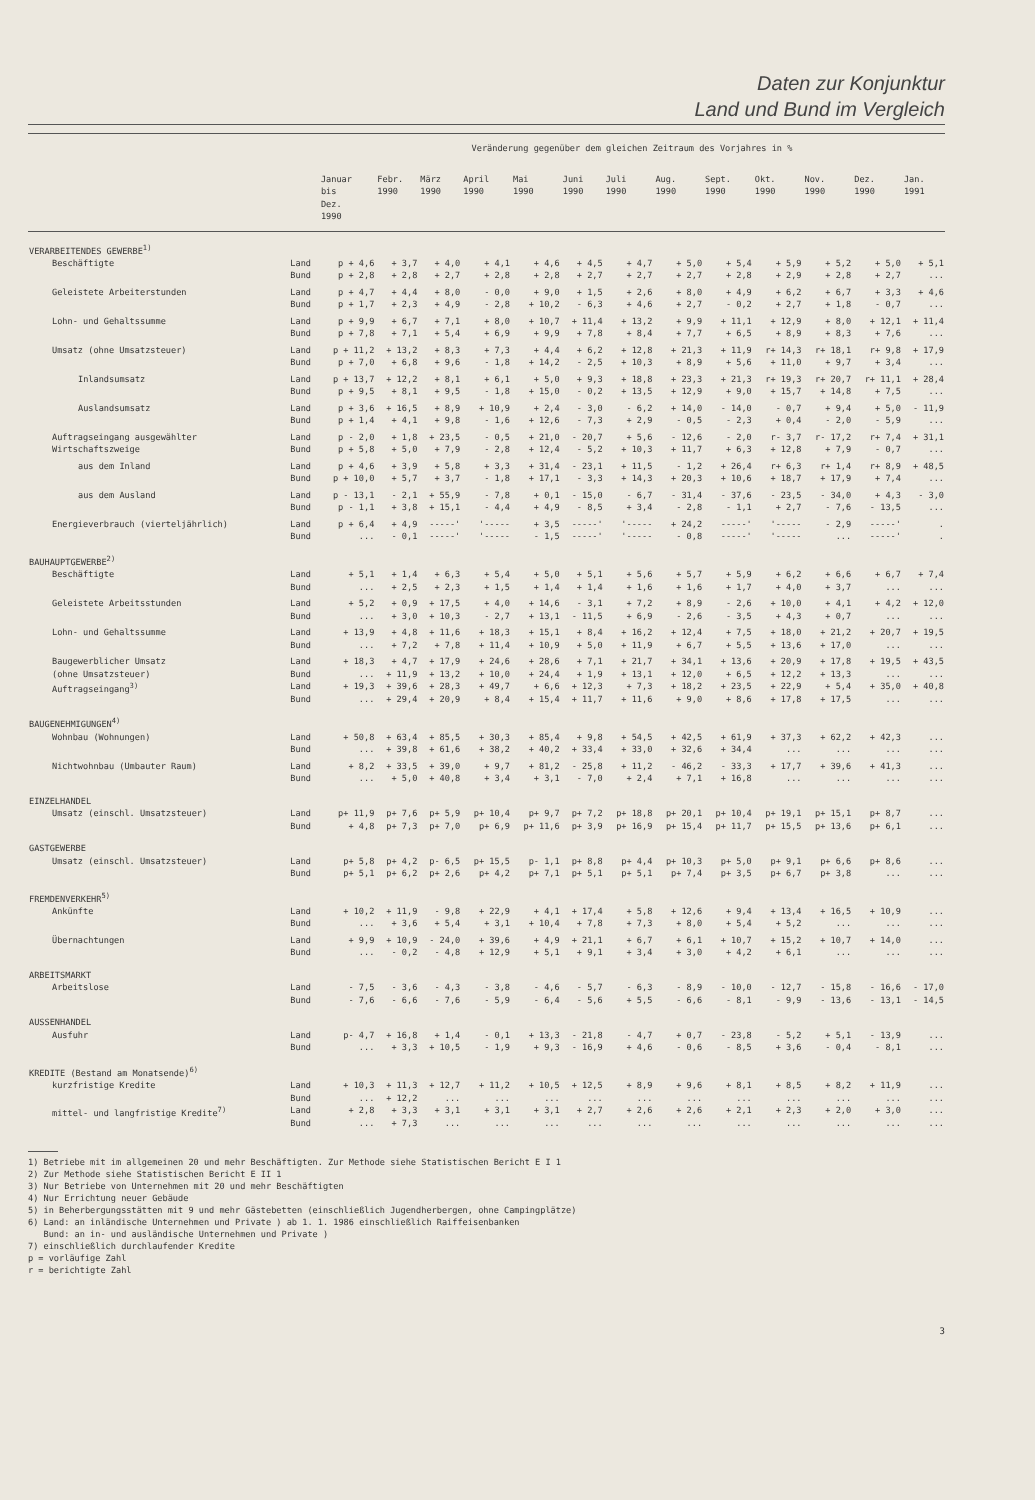Daten zur Konjunktur
Land und Bund im Vergleich
| | | Veränderung gegenüber dem gleichen Zeitraum des Vorjahres in % | | | | | | | | | | | | |
| --- | --- | --- | --- | --- | --- | --- | --- | --- | --- | --- | --- | --- | --- | --- |
| | | Januar bis Dez. 1990 | Febr. 1990 | März 1990 | April 1990 | Mai 1990 | Juni 1990 | Juli 1990 | Aug. 1990 | Sept. 1990 | Okt. 1990 | Nov. 1990 | Dez. 1990 | Jan. 1991 |
| VERARBEITENDES GEWERBE<sup>1)</sup> | | | | | | | | | | | | | | |
| Beschäftigte | Land | p + 4,6 | + 3,7 | + 4,0 | + 4,1 | + 4,6 | + 4,5 | + 4,7 | + 5,0 | + 5,4 | + 5,9 | + 5,2 | + 5,0 | + 5,1 |
| | Bund | p + 2,8 | + 2,8 | + 2,7 | + 2,8 | + 2,8 | + 2,7 | + 2,7 | + 2,7 | + 2,8 | + 2,9 | + 2,8 | + 2,7 | ... |
| Geleistete Arbeiterstunden | Land | p + 4,7 | + 4,4 | + 8,0 | - 0,0 | + 9,0 | + 1,5 | + 2,6 | + 8,0 | + 4,9 | + 6,2 | + 6,7 | + 3,3 | + 4,6 |
| | Bund | p + 1,7 | + 2,3 | + 4,9 | - 2,8 | + 10,2 | - 6,3 | + 4,6 | + 2,7 | - 0,2 | + 2,7 | + 1,8 | - 0,7 | ... |
| Lohn- und Gehaltssumme | Land | p + 9,9 | + 6,7 | + 7,1 | + 8,0 | + 10,7 | + 11,4 | + 13,2 | + 9,9 | + 11,1 | + 12,9 | + 8,0 | + 12,1 | + 11,4 |
| | Bund | p + 7,8 | + 7,1 | + 5,4 | + 6,9 | + 9,9 | + 7,8 | + 8,4 | + 7,7 | + 6,5 | + 8,9 | + 8,3 | + 7,6 | ... |
| Umsatz (ohne Umsatzsteuer) | Land | p + 11,2 | + 13,2 | + 8,3 | + 7,3 | + 4,4 | + 6,2 | + 12,8 | + 21,3 | + 11,9 | r+ 14,3 | r+ 18,1 | r+ 9,8 | + 17,9 |
| | Bund | p + 7,0 | + 6,8 | + 9,6 | - 1,8 | + 14,2 | - 2,5 | + 10,3 | + 8,9 | + 5,6 | + 11,0 | + 9,7 | + 3,4 | ... |
| Inlandsumsatz | Land | p + 13,7 | + 12,2 | + 8,1 | + 6,1 | + 5,0 | + 9,3 | + 18,8 | + 23,3 | + 21,3 | r+ 19,3 | r+ 20,7 | r+ 11,1 | + 28,4 |
| | Bund | p + 9,5 | + 8,1 | + 9,5 | - 1,8 | + 15,0 | - 0,2 | + 13,5 | + 12,9 | + 9,0 | + 15,7 | + 14,8 | + 7,5 | ... |
| Auslandsumsatz | Land | p + 3,6 | + 16,5 | + 8,9 | + 10,9 | + 2,4 | - 3,0 | - 6,2 | + 14,0 | - 14,0 | - 0,7 | + 9,4 | + 5,0 | - 11,9 |
| | Bund | p + 1,4 | + 4,1 | + 9,8 | - 1,6 | + 12,6 | - 7,3 | + 2,9 | - 0,5 | - 2,3 | + 0,4 | - 2,0 | - 5,9 | ... |
| Auftragseingang ausgewählter Wirtschaftszweige | Land | p - 2,0 | + 1,8 | + 23,5 | - 0,5 | + 21,0 | - 20,7 | + 5,6 | - 12,6 | - 2,0 | r- 3,7 | r- 17,2 | r+ 7,4 | + 31,1 |
| | Bund | p + 5,8 | + 5,0 | + 7,9 | - 2,8 | + 12,4 | - 5,2 | + 10,3 | + 11,7 | + 6,3 | + 12,8 | + 7,9 | - 0,7 | ... |
| aus dem Inland | Land | p + 4,6 | + 3,9 | + 5,8 | + 3,3 | + 31,4 | - 23,1 | + 11,5 | - 1,2 | + 26,4 | r+ 6,3 | r+ 1,4 | r+ 8,9 | + 48,5 |
| | Bund | p + 10,0 | + 5,7 | + 3,7 | - 1,8 | + 17,1 | - 3,3 | + 14,3 | + 20,3 | + 10,6 | + 18,7 | + 17,9 | + 7,4 | ... |
| aus dem Ausland | Land | p - 13,1 | - 2,1 | + 55,9 | - 7,8 | + 0,1 | - 15,0 | - 6,7 | - 31,4 | - 37,6 | - 23,5 | - 34,0 | + 4,3 | - 3,0 |
| | Bund | p - 1,1 | + 3,8 | + 15,1 | - 4,4 | + 4,9 | - 8,5 | + 3,4 | - 2,8 | - 1,1 | + 2,7 | - 7,6 | - 13,5 | ... |
| Energieverbrauch (vierteljährlich) | Land | p + 6,4 | + 4,9 | -----' | '----- | + 3,5 | -----' | '----- | + 24,2 | -----' | '----- | - 2,9 | -----' | . |
| | Bund | ... | - 0,1 | -----' | '----- | - 1,5 | -----' | '----- | - 0,8 | -----' | '----- | ... | -----' | . |
| BAUHAUPTGEWERBE<sup>2)</sup> | | | | | | | | | | | | | | |
| Beschäftigte | Land | + 5,1 | + 1,4 | + 6,3 | + 5,4 | + 5,0 | + 5,1 | + 5,6 | + 5,7 | + 5,9 | + 6,2 | + 6,6 | + 6,7 | + 7,4 |
| | Bund | ... | + 2,5 | + 2,3 | + 1,5 | + 1,4 | + 1,4 | + 1,6 | + 1,6 | + 1,7 | + 4,0 | + 3,7 | ... | ... |
| Geleistete Arbeitsstunden | Land | + 5,2 | + 0,9 | + 17,5 | + 4,0 | + 14,6 | - 3,1 | + 7,2 | + 8,9 | - 2,6 | + 10,0 | + 4,1 | + 4,2 | + 12,0 |
| | Bund | ... | + 3,0 | + 10,3 | - 2,7 | + 13,1 | - 11,5 | + 6,9 | - 2,6 | - 3,5 | + 4,3 | + 0,7 | ... | ... |
| Lohn- und Gehaltssumme | Land | + 13,9 | + 4,8 | + 11,6 | + 18,3 | + 15,1 | + 8,4 | + 16,2 | + 12,4 | + 7,5 | + 18,0 | + 21,2 | + 20,7 | + 19,5 |
| | Bund | ... | + 7,2 | + 7,8 | + 11,4 | + 10,9 | + 5,0 | + 11,9 | + 6,7 | + 5,5 | + 13,6 | + 17,0 | ... | ... |
| Baugewerblicher Umsatz (ohne Umsatzsteuer) | Land | + 18,3 | + 4,7 | + 17,9 | + 24,6 | + 28,6 | + 7,1 | + 21,7 | + 34,1 | + 13,6 | + 20,9 | + 17,8 | + 19,5 | + 43,5 |
| | Bund | ... | + 11,9 | + 13,2 | + 10,0 | + 24,4 | + 1,9 | + 13,1 | + 12,0 | + 6,5 | + 12,2 | + 13,3 | ... | ... |
| Auftragseingang<sup>3)</sup> | Land | + 19,3 | + 39,6 | + 28,3 | + 49,7 | + 6,6 | + 12,3 | + 7,3 | + 18,2 | + 23,5 | + 22,9 | + 5,4 | + 35,0 | + 40,8 |
| | Bund | ... | + 29,4 | + 20,9 | + 8,4 | + 15,4 | + 11,7 | + 11,6 | + 9,0 | + 8,6 | + 17,8 | + 17,5 | ... | ... |
| BAUGENEHMIGUNGEN<sup>4)</sup> | | | | | | | | | | | | | | |
| Wohnbau (Wohnungen) | Land | + 50,8 | + 63,4 | + 85,5 | + 30,3 | + 85,4 | + 9,8 | + 54,5 | + 42,5 | + 61,9 | + 37,3 | + 62,2 | + 42,3 | ... |
| | Bund | ... | + 39,8 | + 61,6 | + 38,2 | + 40,2 | + 33,4 | + 33,0 | + 32,6 | + 34,4 | ... | ... | ... | ... |
| Nichtwohnbau (Umbauter Raum) | Land | + 8,2 | + 33,5 | + 39,0 | + 9,7 | + 81,2 | - 25,8 | + 11,2 | - 46,2 | - 33,3 | + 17,7 | + 39,6 | + 41,3 | ... |
| | Bund | ... | + 5,0 | + 40,8 | + 3,4 | + 3,1 | - 7,0 | + 2,4 | + 7,1 | + 16,8 | ... | ... | ... | ... |
| EINZELHANDEL | | | | | | | | | | | | | | |
| Umsatz (einschl. Umsatzsteuer) | Land | p+ 11,9 | p+ 7,6 | p+ 5,9 | p+ 10,4 | p+ 9,7 | p+ 7,2 | p+ 18,8 | p+ 20,1 | p+ 10,4 | p+ 19,1 | p+ 15,1 | p+ 8,7 | ... |
| | Bund | + 4,8 | p+ 7,3 | p+ 7,0 | p+ 6,9 | p+ 11,6 | p+ 3,9 | p+ 16,9 | p+ 15,4 | p+ 11,7 | p+ 15,5 | p+ 13,6 | p+ 6,1 | ... |
| GASTGEWERBE | | | | | | | | | | | | | | |
| Umsatz (einschl. Umsatzsteuer) | Land | p+ 5,8 | p+ 4,2 | p- 6,5 | p+ 15,5 | p- 1,1 | p+ 8,8 | p+ 4,4 | p+ 10,3 | p+ 5,0 | p+ 9,1 | p+ 6,6 | p+ 8,6 | ... |
| | Bund | p+ 5,1 | p+ 6,2 | p+ 2,6 | p+ 4,2 | p+ 7,1 | p+ 5,1 | p+ 5,1 | p+ 7,4 | p+ 3,5 | p+ 6,7 | p+ 3,8 | ... | ... |
| FREMDENVERKEHR<sup>5)</sup> | | | | | | | | | | | | | | |
| Ankünfte | Land | + 10,2 | + 11,9 | - 9,8 | + 22,9 | + 4,1 | + 17,4 | + 5,8 | + 12,6 | + 9,4 | + 13,4 | + 16,5 | + 10,9 | ... |
| | Bund | ... | + 3,6 | + 5,4 | + 3,1 | + 10,4 | + 7,8 | + 7,3 | + 8,0 | + 5,4 | + 5,2 | ... | ... | ... |
| Übernachtungen | Land | + 9,9 | + 10,9 | - 24,0 | + 39,6 | + 4,9 | + 21,1 | + 6,7 | + 6,1 | + 10,7 | + 15,2 | + 10,7 | + 14,0 | ... |
| | Bund | ... | - 0,2 | - 4,8 | + 12,9 | + 5,1 | + 9,1 | + 3,4 | + 3,0 | + 4,2 | + 6,1 | ... | ... | ... |
| ARBEITSMARKT | | | | | | | | | | | | | | |
| Arbeitslose | Land | - 7,5 | - 3,6 | - 4,3 | - 3,8 | - 4,6 | - 5,7 | - 6,3 | - 8,9 | - 10,0 | - 12,7 | - 15,8 | - 16,6 | - 17,0 |
| | Bund | - 7,6 | - 6,6 | - 7,6 | - 5,9 | - 6,4 | - 5,6 | + 5,5 | - 6,6 | - 8,1 | - 9,9 | - 13,6 | - 13,1 | - 14,5 |
| AUSSENHANDEL | | | | | | | | | | | | | | |
| Ausfuhr | Land | p- 4,7 | + 16,8 | + 1,4 | - 0,1 | + 13,3 | - 21,8 | - 4,7 | + 0,7 | - 23,8 | - 5,2 | + 5,1 | - 13,9 | ... |
| | Bund | ... | + 3,3 | + 10,5 | - 1,9 | + 9,3 | - 16,9 | + 4,6 | - 0,6 | - 8,5 | + 3,6 | - 0,4 | - 8,1 | ... |
| KREDITE (Bestand am Monatsende)<sup>6)</sup> | | | | | | | | | | | | | | |
| kurzfristige Kredite | Land | + 10,3 | + 11,3 | + 12,7 | + 11,2 | + 10,5 | + 12,5 | + 8,9 | + 9,6 | + 8,1 | + 8,5 | + 8,2 | + 11,9 | ... |
| | Bund | ... | + 12,2 | ... | ... | ... | ... | ... | ... | ... | ... | ... | ... | ... |
| mittel- und langfristige Kredite<sup>7)</sup> | Land | + 2,8 | + 3,3 | + 3,1 | + 3,1 | + 3,1 | + 2,7 | + 2,6 | + 2,6 | + 2,1 | + 2,3 | + 2,0 | + 3,0 | ... |
| | Bund | ... | + 7,3 | ... | ... | ... | ... | ... | ... | ... | ... | ... | ... | ... |
1) Betriebe mit im allgemeinen 20 und mehr Beschäftigten. Zur Methode siehe Statistischen Bericht E I 1
2) Zur Methode siehe Statistischen Bericht E II 1
3) Nur Betriebe von Unternehmen mit 20 und mehr Beschäftigten
4) Nur Errichtung neuer Gebäude
5) in Beherbergungsstätten mit 9 und mehr Gästebetten (einschließlich Jugendherbergen, ohne Campingplätze)
6) Land: an inländische Unternehmen und Private ) ab 1. 1. 1986 einschließlich Raiffeisenbanken
Bund: an in- und ausländische Unternehmen und Private )
7) einschließlich durchlaufender Kredite
p = vorläufige Zahl
r = berichtigte Zahl
3